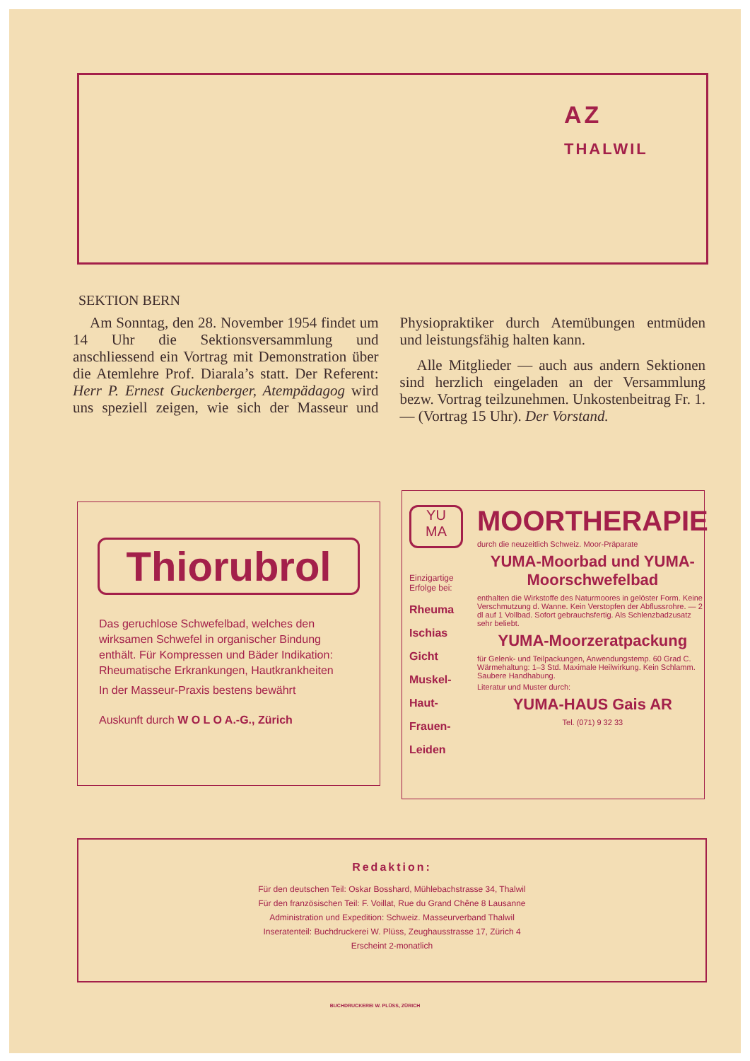AZ
THALWIL
SEKTION BERN
Am Sonntag, den 28. November 1954 findet um 14 Uhr die Sektionsversammlung und anschliessend ein Vortrag mit Demonstration über die Atemlehre Prof. Diarala’s statt. Der Referent: Herr P. Ernest Guckenberger, Atempädagog wird uns speziell zeigen, wie sich der Masseur und Physiopraktiker durch Atemübungen entmüden und leistungsfähig halten kann.
Alle Mitglieder — auch aus andern Sektionen sind herzlich eingeladen an der Versammlung bezw. Vortrag teilzunehmen. Unkostenbeitrag Fr. 1.— (Vortrag 15 Uhr). Der Vorstand.
Thiorubrol
Das geruchlose Schwefelbad, welches den wirksamen Schwefel in organischer Bindung enthält. Für Kompressen und Bäder Indikation: Rheumatische Erkrankungen, Hautkrankheiten
In der Masseur-Praxis bestens bewährt
Auskunft durch W O L O A.-G., Zürich
YU
MA
Einzigartige Erfolge bei:
Rheuma
Ischias
Gicht
Muskel-
Haut-
Frauen-
Leiden
MOORTHERAPIE
durch die neuzeitlich Schweiz. Moor-Präparate
YUMA-Moorbad und YUMA-Moorschwefelbad
enthalten die Wirkstoffe des Naturmoores in gelöster Form. Keine Verschmutzung d. Wanne. Kein Verstopfen der Abflussrohre. — 2 dl auf 1 Vollbad. Sofort gebrauchsfertig. Als Schlenzbadzusatz sehr beliebt.
YUMA-Moorzeratpackung
für Gelenk- und Teilpackungen, Anwendungstemp. 60 Grad C. Wärmehaltung: 1–3 Std. Maximale Heilwirkung. Kein Schlamm. Saubere Handhabung.
Literatur und Muster durch:
YUMA-HAUS Gais AR
Tel. (071) 9 32 33
Redaktion:
Für den deutschen Teil: Oskar Bosshard, Mühlebachstrasse 34, Thalwil
Für den französischen Teil: F. Voillat, Rue du Grand Chêne 8 Lausanne
Administration und Expedition: Schweiz. Masseurverband Thalwil
Inseratenteil: Buchdruckerei W. Plüss, Zeughausstrasse 17, Zürich 4
Erscheint 2-monatlich
BUCHDRUCKEREI W. PLÜSS, ZÜRICH